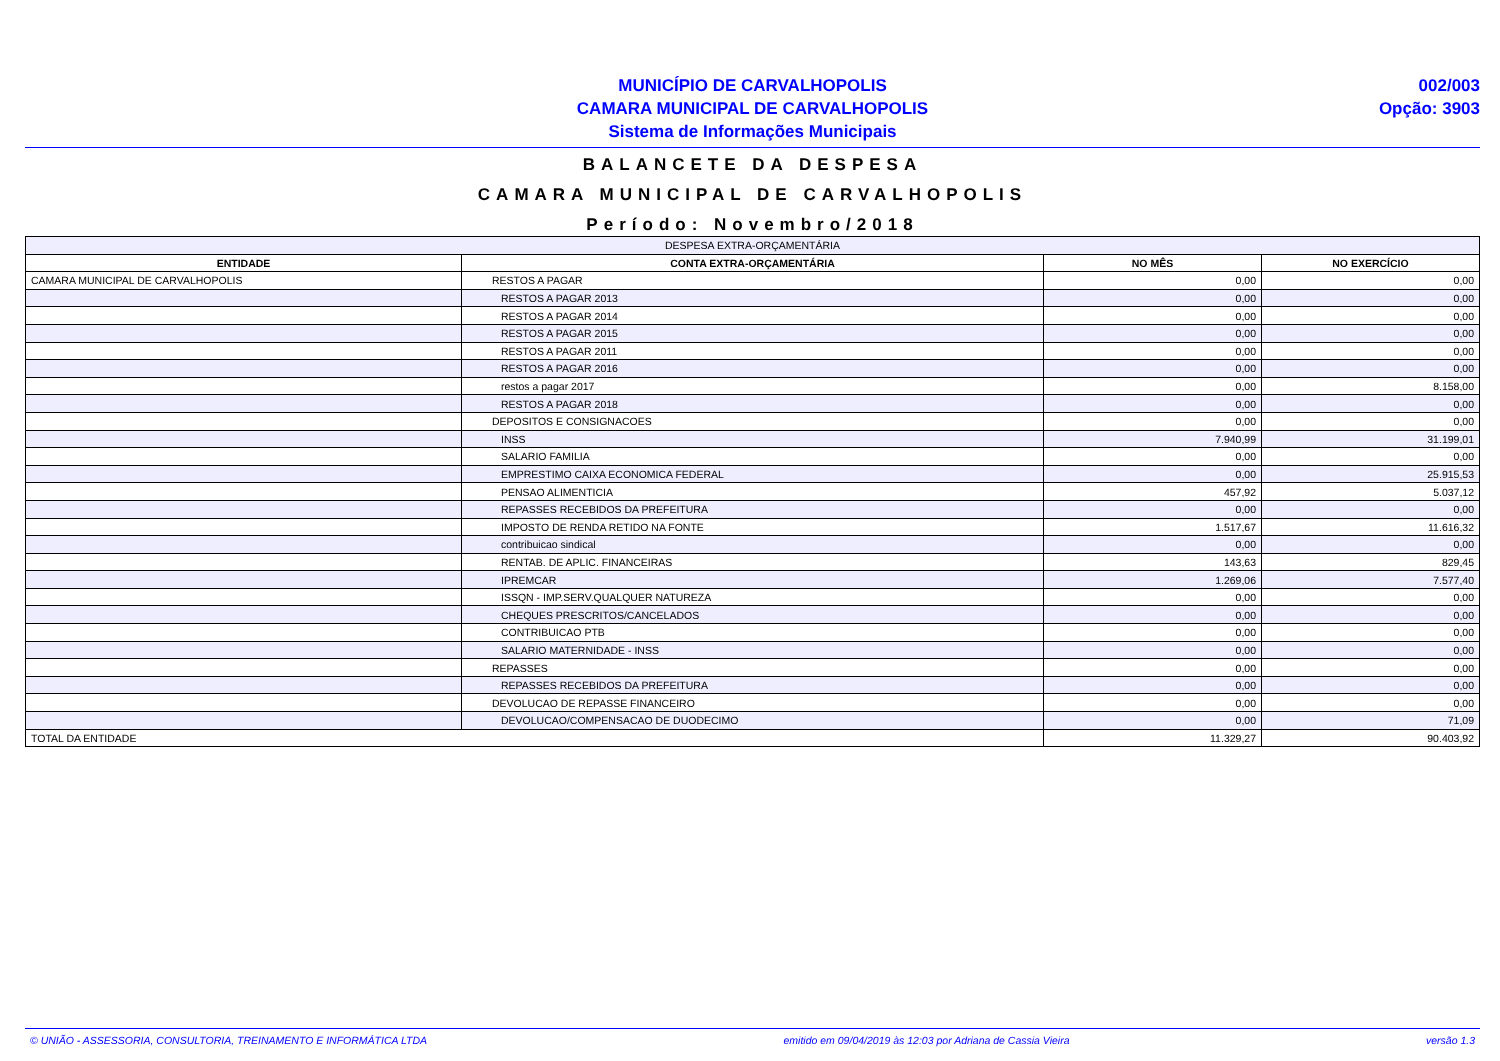MUNICÍPIO DE CARVALHOPOLIS
CAMARA MUNICIPAL DE CARVALHOPOLIS
Sistema de Informações Municipais
002/003
Opção: 3903
BALANCETE DA DESPESA
CAMARA MUNICIPAL DE CARVALHOPOLIS
Período: Novembro/2018
| DESPESA EXTRA-ORÇAMENTÁRIA | | | |
| ENTIDADE | CONTA EXTRA-ORÇAMENTÁRIA | NO MÊS | NO EXERCÍCIO |
| CAMARA MUNICIPAL DE CARVALHOPOLIS | RESTOS A PAGAR | 0,00 | 0,00 |
| | RESTOS A PAGAR 2013 | 0,00 | 0,00 |
| | RESTOS A PAGAR 2014 | 0,00 | 0,00 |
| | RESTOS A PAGAR 2015 | 0,00 | 0,00 |
| | RESTOS A PAGAR 2011 | 0,00 | 0,00 |
| | RESTOS A PAGAR 2016 | 0,00 | 0,00 |
| | restos a pagar 2017 | 0,00 | 8.158,00 |
| | RESTOS A PAGAR 2018 | 0,00 | 0,00 |
| | DEPOSITOS E CONSIGNACOES | 0,00 | 0,00 |
| | INSS | 7.940,99 | 31.199,01 |
| | SALARIO FAMILIA | 0,00 | 0,00 |
| | EMPRESTIMO CAIXA ECONOMICA FEDERAL | 0,00 | 25.915,53 |
| | PENSAO ALIMENTICIA | 457,92 | 5.037,12 |
| | REPASSES RECEBIDOS DA PREFEITURA | 0,00 | 0,00 |
| | IMPOSTO DE RENDA RETIDO NA FONTE | 1.517,67 | 11.616,32 |
| | contribuicao sindical | 0,00 | 0,00 |
| | RENTAB. DE APLIC. FINANCEIRAS | 143,63 | 829,45 |
| | IPREMCAR | 1.269,06 | 7.577,40 |
| | ISSQN - IMP.SERV.QUALQUER NATUREZA | 0,00 | 0,00 |
| | CHEQUES PRESCRITOS/CANCELADOS | 0,00 | 0,00 |
| | CONTRIBUICAO PTB | 0,00 | 0,00 |
| | SALARIO MATERNIDADE - INSS | 0,00 | 0,00 |
| | REPASSES | 0,00 | 0,00 |
| | REPASSES RECEBIDOS DA PREFEITURA | 0,00 | 0,00 |
| | DEVOLUCAO DE REPASSE FINANCEIRO | 0,00 | 0,00 |
| | DEVOLUCAO/COMPENSACAO DE DUODECIMO | 0,00 | 71,09 |
| TOTAL DA ENTIDADE | | 11.329,27 | 90.403,92 |
© UNIÃO - ASSESSORIA, CONSULTORIA, TREINAMENTO E INFORMÁTICA LTDA emitido em 09/04/2019 às 12:03 por Adriana de Cassia Vieira versão 1.3